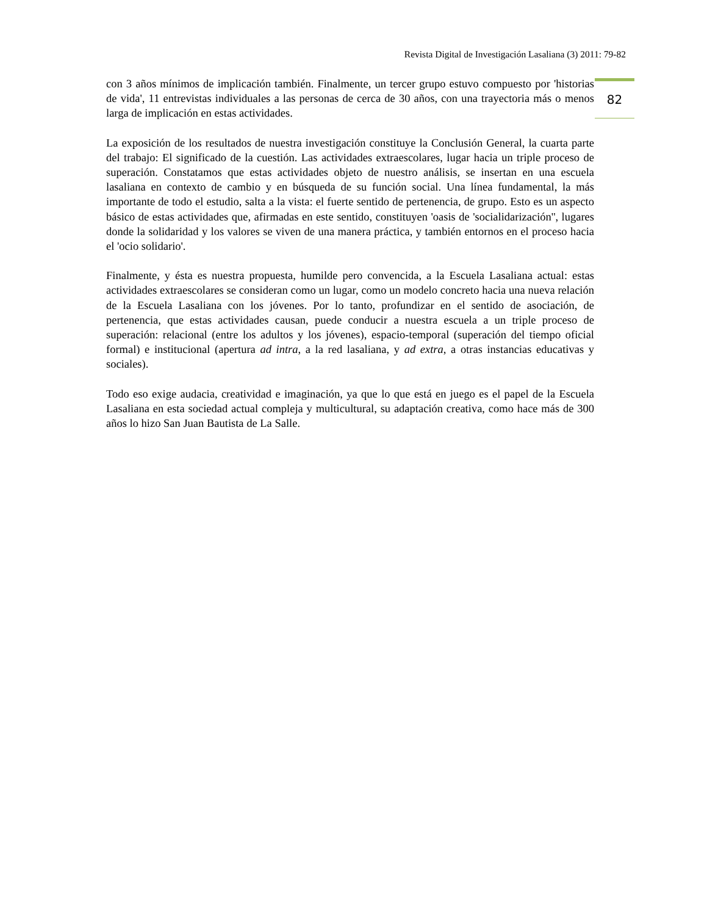Revista Digital de Investigación Lasaliana (3) 2011: 79-82
82
con 3 años mínimos de implicación también. Finalmente, un tercer grupo estuvo compuesto por 'historias de vida', 11 entrevistas individuales a las personas de cerca de 30 años, con una trayectoria más o menos larga de implicación en estas actividades.
La exposición de los resultados de nuestra investigación constituye la Conclusión General, la cuarta parte del trabajo: El significado de la cuestión. Las actividades extraescolares, lugar hacia un triple proceso de superación. Constatamos que estas actividades objeto de nuestro análisis, se insertan en una escuela lasaliana en contexto de cambio y en búsqueda de su función social. Una línea fundamental, la más importante de todo el estudio, salta a la vista: el fuerte sentido de pertenencia, de grupo. Esto es un aspecto básico de estas actividades que, afirmadas en este sentido, constituyen 'oasis de 'socialidarización'', lugares donde la solidaridad y los valores se viven de una manera práctica, y también entornos en el proceso hacia el 'ocio solidario'.
Finalmente, y ésta es nuestra propuesta, humilde pero convencida, a la Escuela Lasaliana actual: estas actividades extraescolares se consideran como un lugar, como un modelo concreto hacia una nueva relación de la Escuela Lasaliana con los jóvenes. Por lo tanto, profundizar en el sentido de asociación, de pertenencia, que estas actividades causan, puede conducir a nuestra escuela a un triple proceso de superación: relacional (entre los adultos y los jóvenes), espacio-temporal (superación del tiempo oficial formal) e institucional (apertura ad intra, a la red lasaliana, y ad extra, a otras instancias educativas y sociales).
Todo eso exige audacia, creatividad e imaginación, ya que lo que está en juego es el papel de la Escuela Lasaliana en esta sociedad actual compleja y multicultural, su adaptación creativa, como hace más de 300 años lo hizo San Juan Bautista de La Salle.